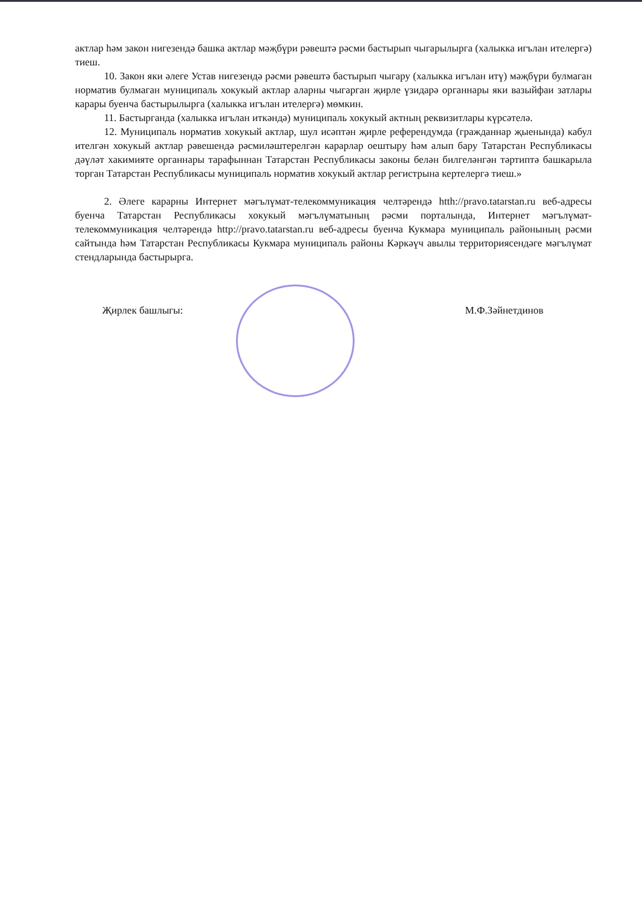актлар һәм закон нигезендә башка актлар мәҗбүри рәвештә рәсми бастырып чыгарылырга (халыкка игълан ителергә) тиеш.
10. Закон яки әлеге Устав нигезендә рәсми рәвештә бастырып чыгару (халыкка игълан итү) мәҗбүри булмаган норматив булмаган муниципаль хокукый актлар аларны чыгарган җирле үзидарә органнары яки вазыйфаи затлары карары буенча бастырылырга (халыкка игълан ителергә) мөмкин.
11. Бастырганда (халыкка игълан иткәндә) муниципаль хокукый актның реквизитлары күрсәтелә.
12. Муниципаль норматив хокукый актлар, шул исәптән җирле референдумда (гражданнар җыенында) кабул ителгән хокукый актлар рәвешендә рәсмиләштерелгән карарлар оештыру һәм алып бару Татарстан Республикасы дәүләт хакимияте органнары тарафыннан Татарстан Республикасы законы белән билгеләнгән тәртиптә башкарыла торган Татарстан Республикасы муниципаль норматив хокукый актлар регистрына кертелергә тиеш.»
2. Әлеге карарны Интернет мәгълүмат-телекоммуникация челтәрендә htth://pravo.tatarstan.ru веб-адресы буенча Татарстан Республикасы хокукый мәгълүматының рәсми порталында, Интернет мәгълүмат-телекоммуникация челтәрендә http://pravo.tatarstan.ru веб-адресы буенча Кукмара муниципаль районының рәсми сайтында һәм Татарстан Республикасы Кукмара муниципаль районы Кәркәүч авылы территориясендәге мәгълүмат стендларында бастырырга.
Җирлек башлыгы: М.Ф.Зәйнетдинов